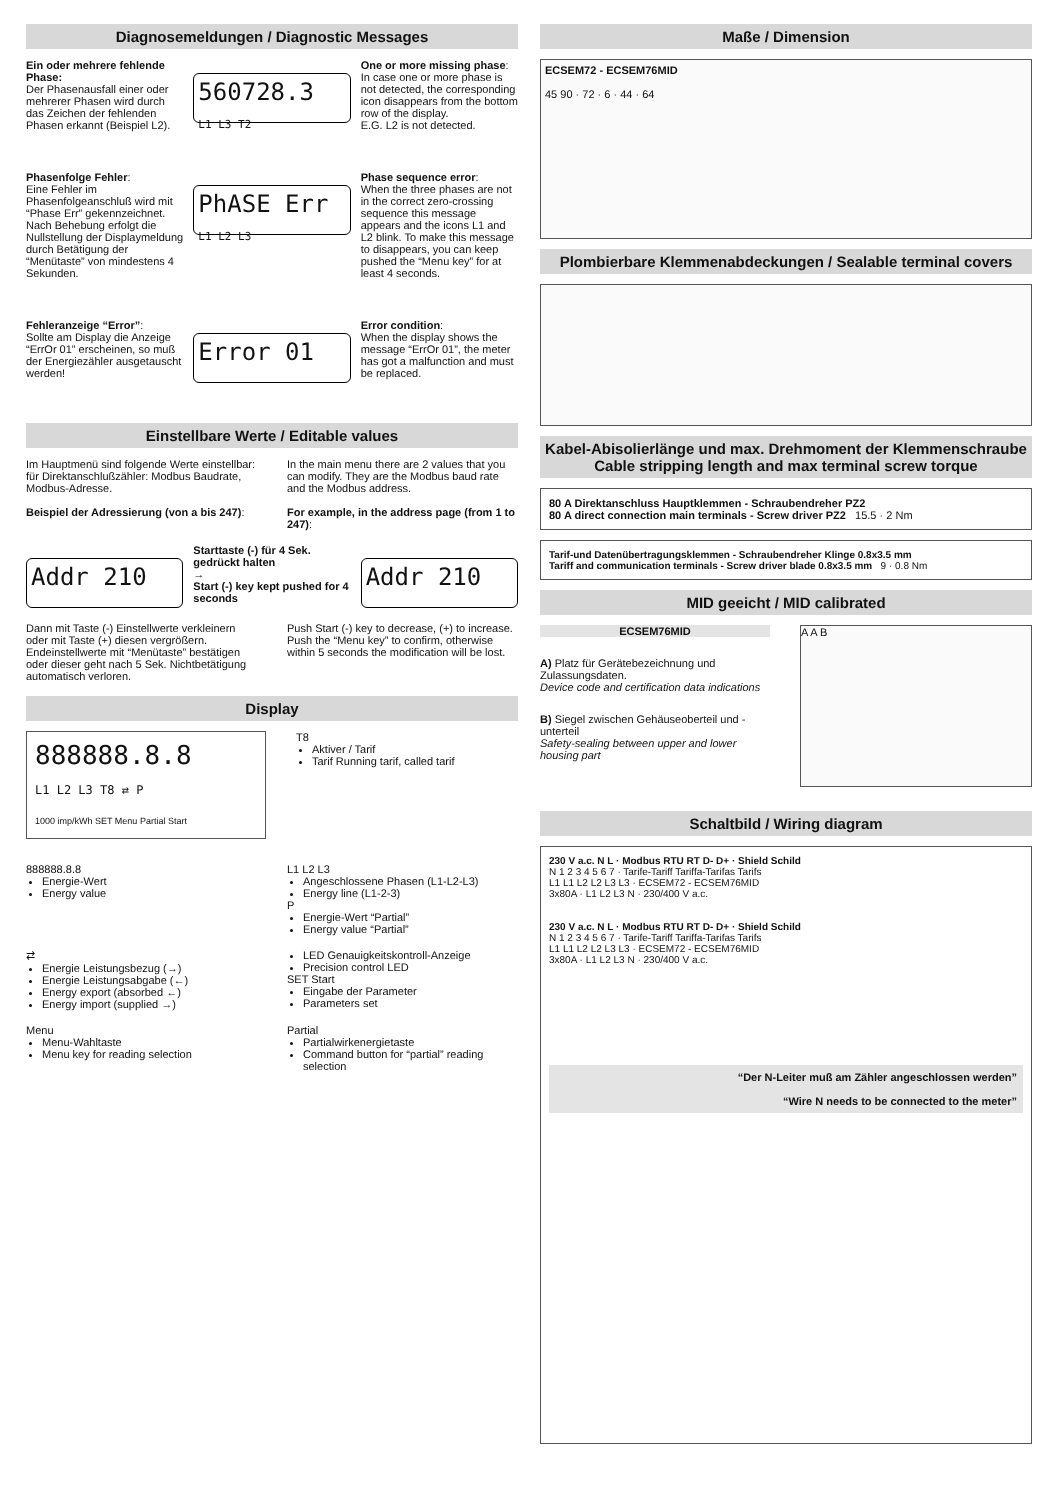Diagnosemeldungen / Diagnostic Messages
Ein oder mehrere fehlende Phase:
Der Phasenausfall einer oder mehrerer Phasen wird durch das Zeichen der fehlenden Phasen erkannt (Beispiel L2).
560728.3
L1 L3 T2
One or more missing phase:
In case one or more phase is not detected, the corresponding icon disappears from the bottom row of the display.
E.G. L2 is not detected.
Phasenfolge Fehler:
Eine Fehler im Phasenfolgeanschluß wird mit “Phase Err” gekennzeichnet. Nach Behebung erfolgt die Nullstellung der Displaymeldung durch Betätigung der “Menütaste” von mindestens 4 Sekunden.
PhASE Err
L1 L2 L3
Phase sequence error:
When the three phases are not in the correct zero-crossing sequence this message appears and the icons L1 and L2 blink. To make this message to disappears, you can keep pushed the “Menu key” for at least 4 seconds.
Fehleranzeige “Error”:
Sollte am Display die Anzeige “ErrOr 01” erscheinen, so muß der Energiezähler ausgetauscht werden!
Error 01
Error condition:
When the display shows the message “ErrOr 01”, the meter has got a malfunction and must be replaced.
Einstellbare Werte / Editable values
Im Hauptmenü sind folgende Werte einstellbar: für Direktanschlußzähler: Modbus Baudrate, Modbus-Adresse.
Beispiel der Adressierung (von a bis 247):
In the main menu there are 2 values that you can modify. They are the Modbus baud rate and the Modbus address.
For example, in the address page (from 1 to 247):
Addr 210
Starttaste (-) für 4 Sek. gedrückt halten
→
Start (-) key kept pushed for 4 seconds
Addr 210
Dann mit Taste (-) Einstellwerte verkleinern oder mit Taste (+) diesen vergrößern. Endeinstellwerte mit “Menütaste” bestätigen oder dieser geht nach 5 Sek. Nichtbetätigung automatisch verloren.
Push Start (-) key to decrease, (+) to increase. Push the “Menu key” to confirm, otherwise within 5 seconds the modification will be lost.
Display
888888.8.8
L1 L2 L3 T8 ⇄ P
1000 imp/kWh SET Menu Partial Start
T8
Aktiver / Tarif
Tarif Running tarif, called tarif
888888.8.8
Energie-Wert
Energy value
L1 L2 L3
Angeschlossene Phasen (L1-L2-L3)
Energy line (L1-2-3)
P
Energie-Wert “Partial”
Energy value “Partial”
⇄
Energie Leistungsbezug (→)
Energie Leistungsabgabe (←)
Energy export (absorbed ←)
Energy import (supplied →)
LED Genauigkeitskontroll-Anzeige
Precision control LED
SET Start
Eingabe der Parameter
Parameters set
Menu
Menu-Wahltaste
Menu key for reading selection
Partial
Partialwirkenergietaste
Command button for “partial” reading selection
Maße / Dimension
ECSEM72 - ECSEM76MID
45 90 · 72 · 6 · 44 · 64
Plombierbare Klemmenabdeckungen / Sealable terminal covers
Kabel-Abisolierlänge und max. Drehmoment der Klemmenschraube
Cable stripping length and max terminal screw torque
80 A Direktanschluss Hauptklemmen - Schraubendreher PZ2
80 A direct connection main terminals - Screw driver PZ2 15.5 · 2 Nm
Tarif-und Datenübertragungsklemmen - Schraubendreher Klinge 0.8x3.5 mm
Tariff and communication terminals - Screw driver blade 0.8x3.5 mm 9 · 0.8 Nm
MID geeicht / MID calibrated
ECSEM76MID
A) Platz für Gerätebezeichnung und Zulassungsdaten.
Device code and certification data indications
B) Siegel zwischen Gehäuseoberteil und -unterteil
Safety-sealing between upper and lower housing part
A A B
Schaltbild / Wiring diagram
230 V a.c. N L · Modbus RTU RT D- D+ · Shield Schild
N 1 2 3 4 5 6 7 · Tarife-Tariff Tariffa-Tarifas Tarifs
L1 L1 L2 L2 L3 L3 · ECSEM72 - ECSEM76MID
3x80A · L1 L2 L3 N · 230/400 V a.c.
230 V a.c. N L · Modbus RTU RT D- D+ · Shield Schild
N 1 2 3 4 5 6 7 · Tarife-Tariff Tariffa-Tarifas Tarifs
L1 L1 L2 L2 L3 L3 · ECSEM72 - ECSEM76MID
3x80A · L1 L2 L3 N · 230/400 V a.c.
“Der N-Leiter muß am Zähler angeschlossen werden”
“Wire N needs to be connected to the meter”